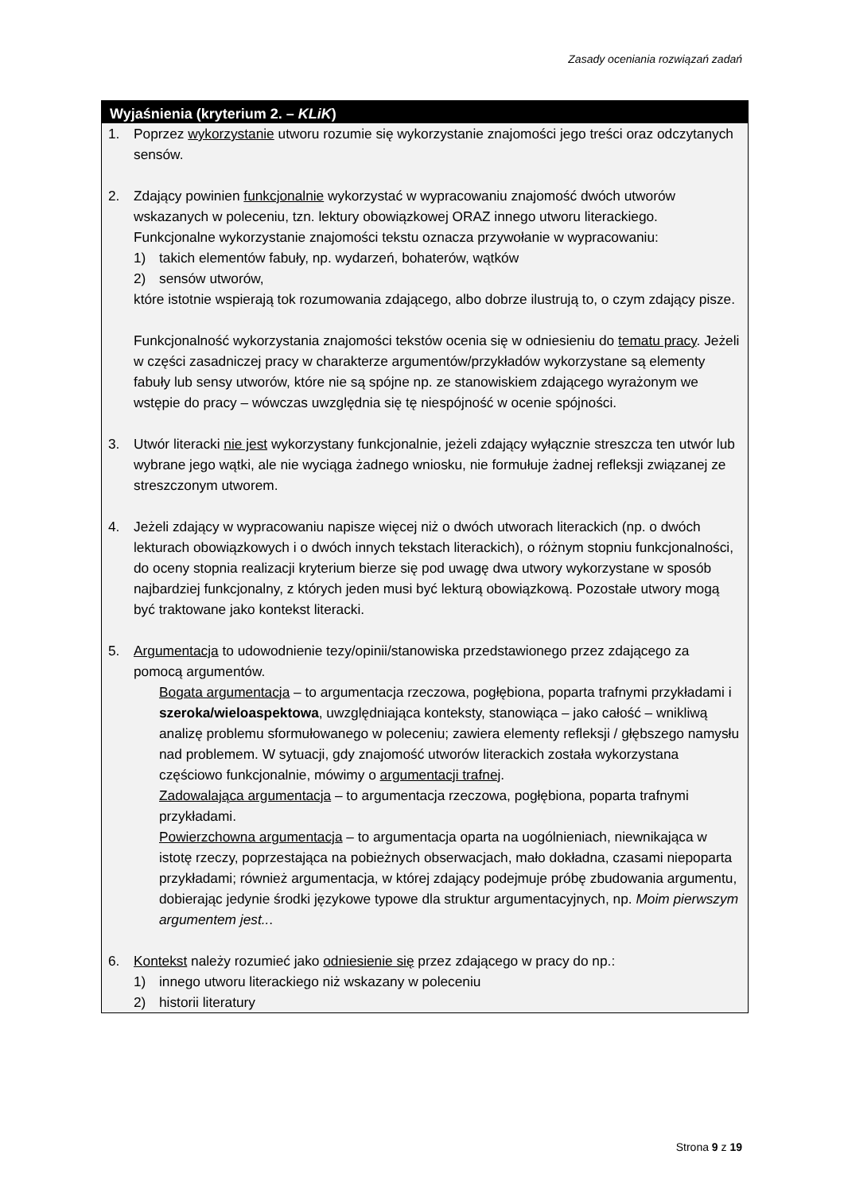Zasady oceniania rozwiązań zadań
Wyjaśnienia (kryterium 2. – KLiK)
1. Poprzez wykorzystanie utworu rozumie się wykorzystanie znajomości jego treści oraz odczytanych sensów.
2. Zdający powinien funkcjonalnie wykorzystać w wypracowaniu znajomość dwóch utworów wskazanych w poleceniu, tzn. lektury obowiązkowej ORAZ innego utworu literackiego. Funkcjonalne wykorzystanie znajomości tekstu oznacza przywołanie w wypracowaniu:
1) takich elementów fabuły, np. wydarzeń, bohaterów, wątków
2) sensów utworów,
które istotnie wspierają tok rozumowania zdającego, albo dobrze ilustrują to, o czym zdający pisze.
Funkcjonalność wykorzystania znajomości tekstów ocenia się w odniesieniu do tematu pracy. Jeżeli w części zasadniczej pracy w charakterze argumentów/przykładów wykorzystane są elementy fabuły lub sensy utworów, które nie są spójne np. ze stanowiskiem zdającego wyrażonym we wstępie do pracy – wówczas uwzględnia się tę niespójność w ocenie spójności.
3. Utwór literacki nie jest wykorzystany funkcjonalnie, jeżeli zdający wyłącznie streszcza ten utwór lub wybrane jego wątki, ale nie wyciąga żadnego wniosku, nie formułuje żadnej refleksji związanej ze streszczonym utworem.
4. Jeżeli zdający w wypracowaniu napisze więcej niż o dwóch utworach literackich (np. o dwóch lekturach obowiązkowych i o dwóch innych tekstach literackich), o różnym stopniu funkcjonalności, do oceny stopnia realizacji kryterium bierze się pod uwagę dwa utwory wykorzystane w sposób najbardziej funkcjonalny, z których jeden musi być lekturą obowiązkową. Pozostałe utwory mogą być traktowane jako kontekst literacki.
5. Argumentacja to udowodnienie tezy/opinii/stanowiska przedstawionego przez zdającego za pomocą argumentów.
Bogata argumentacja – to argumentacja rzeczowa, pogłębiona, poparta trafnymi przykładami i szeroka/wieloaspektowa, uwzględniająca konteksty, stanowiąca – jako całość – wnikliwą analizę problemu sformułowanego w poleceniu; zawiera elementy refleksji / głębszego namysłu nad problemem. W sytuacji, gdy znajomość utworów literackich została wykorzystana częściowo funkcjonalnie, mówimy o argumentacji trafnej.
Zadowalająca argumentacja – to argumentacja rzeczowa, pogłębiona, poparta trafnymi przykładami.
Powierzchowna argumentacja – to argumentacja oparta na uogólnieniach, niewnikająca w istotę rzeczy, poprzestająca na pobieżnych obserwacjach, mało dokładna, czasami niepoparta przykładami; również argumentacja, w której zdający podejmuje próbę zbudowania argumentu, dobierając jedynie środki językowe typowe dla struktur argumentacyjnych, np. Moim pierwszym argumentem jest...
6. Kontekst należy rozumieć jako odniesienie się przez zdającego w pracy do np.:
1) innego utworu literackiego niż wskazany w poleceniu
2) historii literatury
Strona 9 z 19